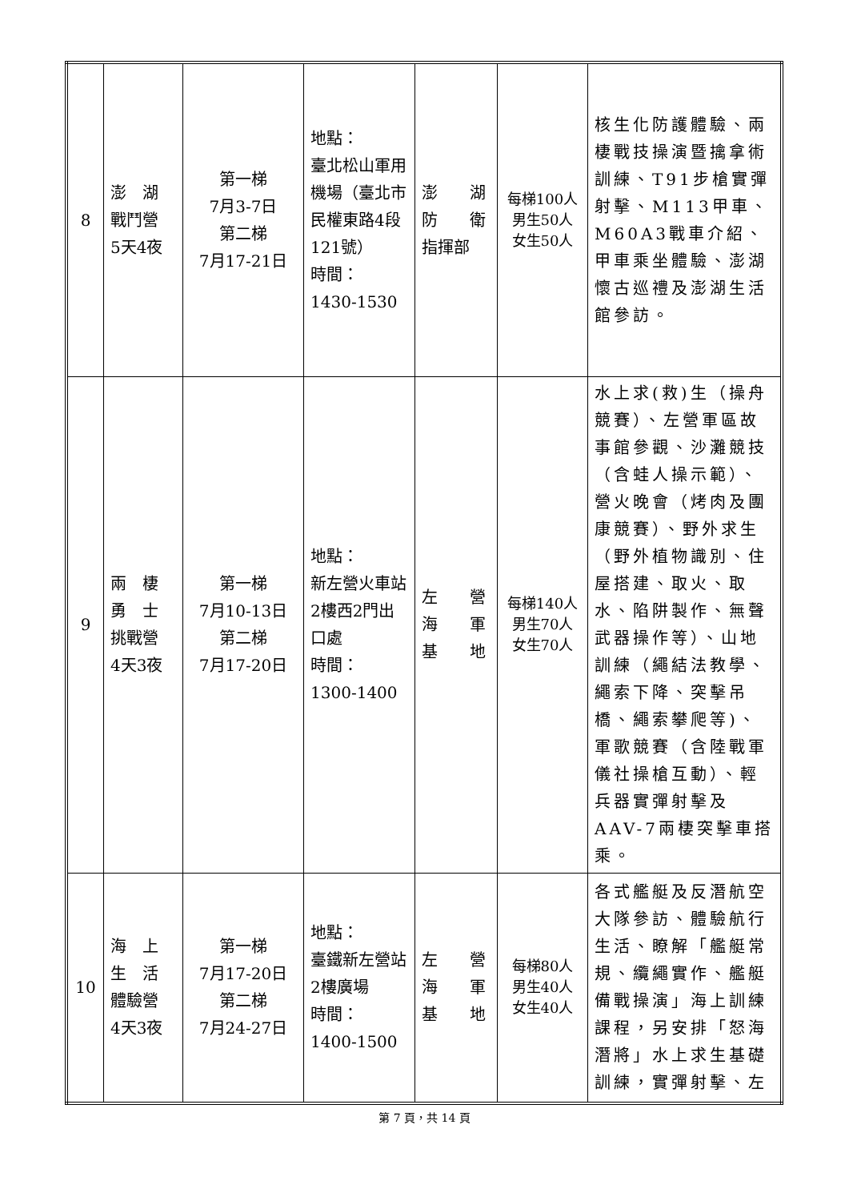| 8 | 澎 湖 戰鬥營 5天4夜 | 第一梯 7月3-7日 第二梯 7月17-21日 | 地點： 臺北松山軍用機場（臺北市民權東路4段121號） 時間： 1430-1530 | 澎 湖 防 衛 指揮部 | 每梯100人 男生50人 女生50人 | 核生化防護體驗、兩棲戰技操演暨擒拿術訓練、T91步槍實彈射擊、M113甲車、M60A3戰車介紹、甲車乘坐體驗、澎湖懷古巡禮及澎湖生活館參訪。 |
| 9 | 兩 棲 勇 士 挑戰營 4天3夜 | 第一梯 7月10-13日 第二梯 7月17-20日 | 地點： 新左營火車站2樓西2門出口處 時間： 1300-1400 | 左 營 海 軍 基 地 | 每梯140人 男生70人 女生70人 | 水上求(救)生（操舟競賽）、左營軍區故事館參觀、沙灘競技（含蛙人操示範）、營火晚會（烤肉及團康競賽）、野外求生（野外植物識別、住屋搭建、取火、取水、陷阱製作、無聲武器操作等）、山地訓練（繩結法教學、繩索下降、突擊吊橋、繩索攀爬等)、軍歌競賽（含陸戰軍儀社操槍互動）、輕兵器實彈射擊及AAV-7兩棲突擊車搭乘。 |
| 10 | 海 上 生 活 體驗營 4天3夜 | 第一梯 7月17-20日 第二梯 7月24-27日 | 地點： 臺鐵新左營站2樓廣場 時間： 1400-1500 | 左 營 海 軍 基 地 | 每梯80人 男生40人 女生40人 | 各式艦艇及反潛航空大隊參訪、體驗航行生活、瞭解「艦艇常規、纜繩實作、艦艇備戰操演」海上訓練課程，另安排「怒海潛將」水上求生基礎訓練，實彈射擊、左 |
第 7 頁，共 14 頁